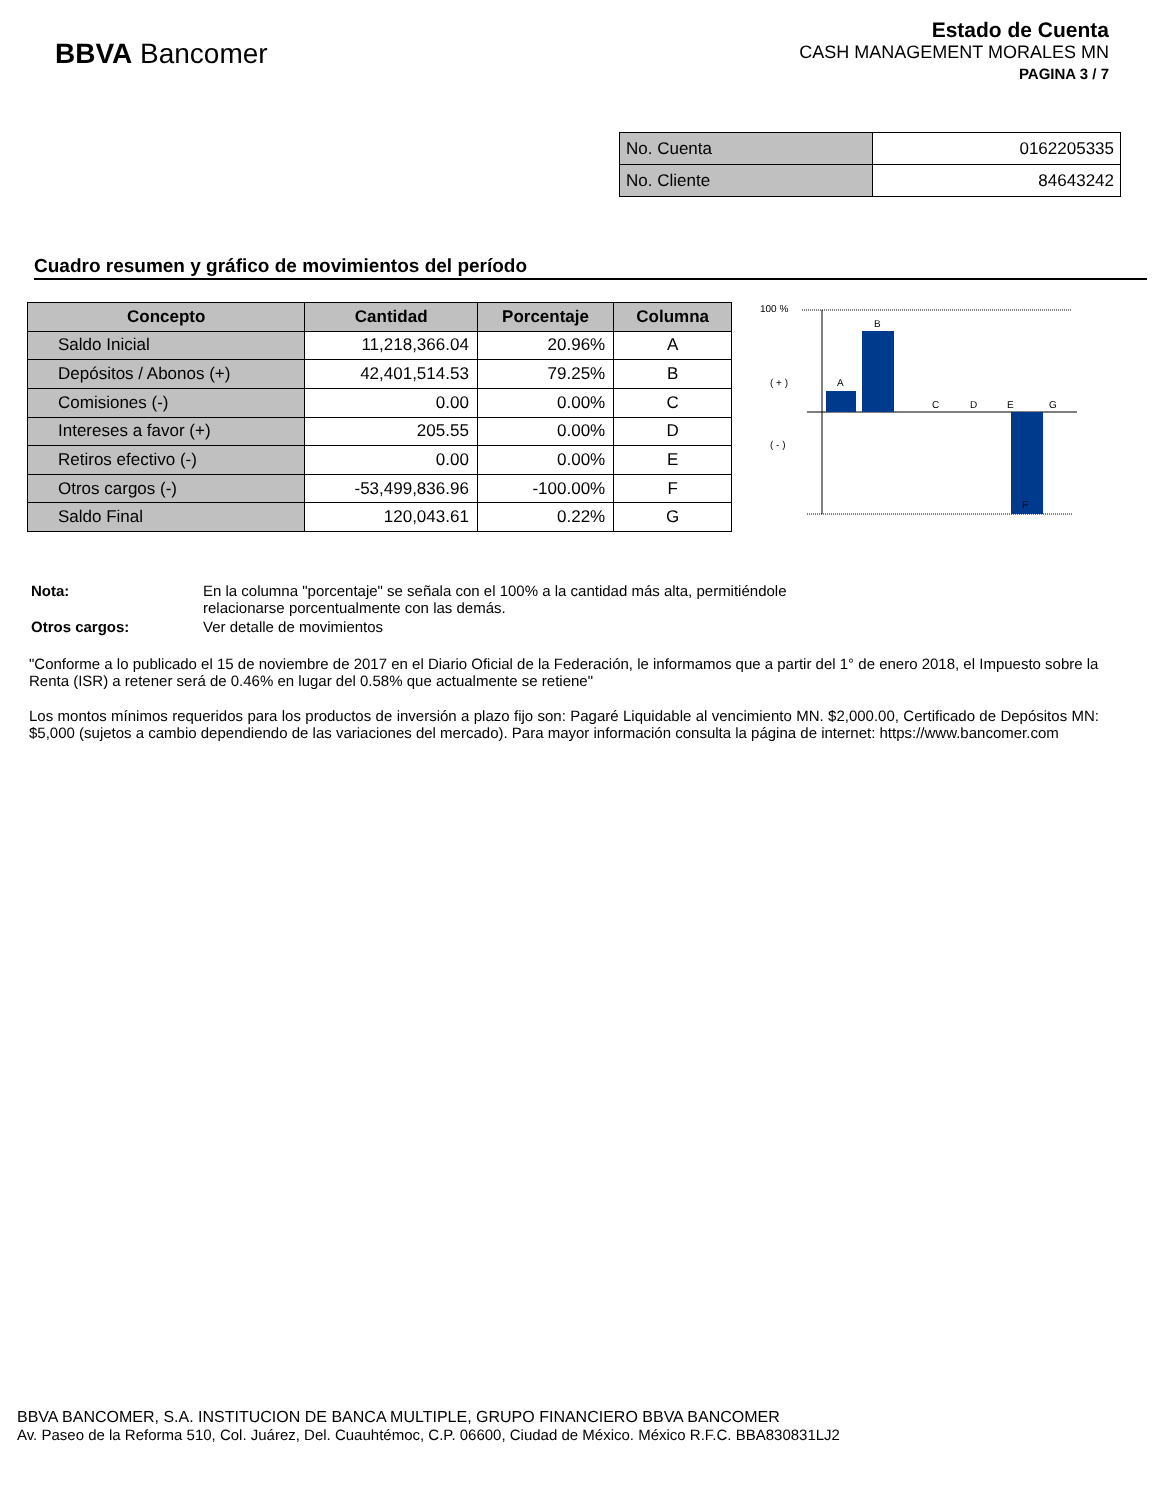BBVA Bancomer
Estado de Cuenta
CASH MANAGEMENT MORALES MN
PAGINA 3 / 7
| No. Cuenta | 0162205335 |
| No. Cliente | 84643242 |
Cuadro resumen y gráfico de movimientos del período
| Concepto | Cantidad | Porcentaje | Columna |
| --- | --- | --- | --- |
| Saldo Inicial | 11,218,366.04 | 20.96% | A |
| Depósitos / Abonos (+) | 42,401,514.53 | 79.25% | B |
| Comisiones (-) | 0.00 | 0.00% | C |
| Intereses a favor (+) | 205.55 | 0.00% | D |
| Retiros efectivo (-) | 0.00 | 0.00% | E |
| Otros cargos (-) | -53,499,836.96 | -100.00% | F |
| Saldo Final | 120,043.61 | 0.22% | G |
100 %
( + )
( - )
A
B
C
D
E
F
G
| Nota: | En la columna "porcentaje" se señala con el 100% a la cantidad más alta, permitiéndole relacionarse porcentualmente con las demás. |
| Otros cargos: | Ver detalle de movimientos |
"Conforme a lo publicado el 15 de noviembre de 2017 en el Diario Oficial de la Federación, le informamos que a partir del 1° de enero 2018, el Impuesto sobre la Renta (ISR) a retener será de 0.46% en lugar del 0.58% que actualmente se retiene"
Los montos mínimos requeridos para los productos de inversión a plazo fijo son: Pagaré Liquidable al vencimiento MN. $2,000.00, Certificado de Depósitos MN: $5,000 (sujetos a cambio dependiendo de las variaciones del mercado). Para mayor información consulta la página de internet: https://www.bancomer.com
BBVA BANCOMER, S.A. INSTITUCION DE BANCA MULTIPLE, GRUPO FINANCIERO BBVA BANCOMER
Av. Paseo de la Reforma 510, Col. Juárez, Del. Cuauhtémoc, C.P. 06600, Ciudad de México. México R.F.C. BBA830831LJ2